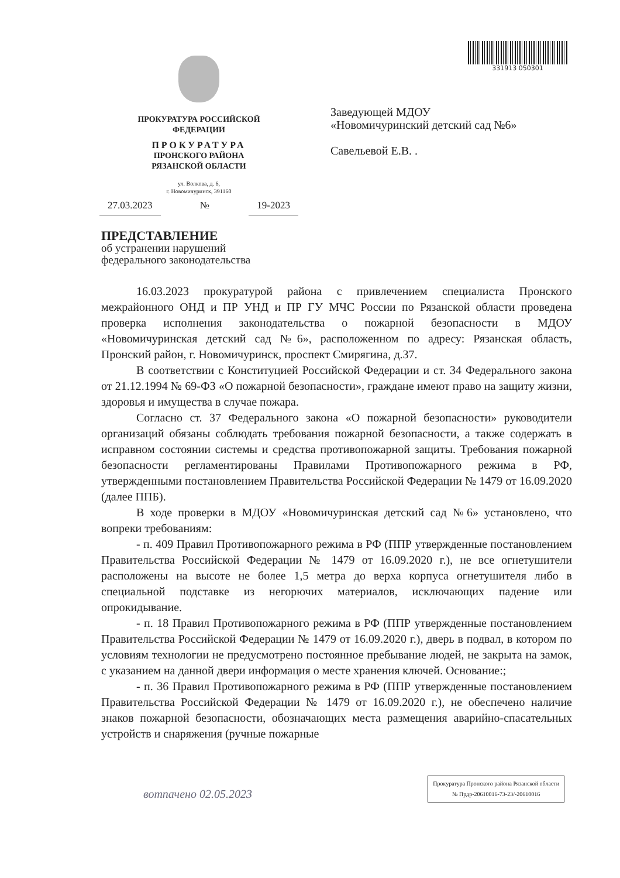331913 050301
ПРОКУРАТУРА РОССИЙСКОЙ
ФЕДЕРАЦИИ
ПРОКУРАТУРА
ПРОНСКОГО РАЙОНА
РЯЗАНСКОЙ ОБЛАСТИ
ул. Волкова, д. 6,
г. Новомичуринск, 391160
27.03.2023 № 19-2023
Заведующей МДОУ
«Новомичуринский детский сад №6»
Савельевой Е.В. .
ПРЕДСТАВЛЕНИЕ
об устранении нарушений
федерального законодательства
16.03.2023 прокуратурой района с привлечением специалиста Пронского межрайонного ОНД и ПР УНД и ПР ГУ МЧС России по Рязанской области проведена проверка исполнения законодательства о пожарной безопасности в МДОУ «Новомичуринская детский сад №6», расположенном по адресу: Рязанская область, Пронский район, г. Новомичуринск, проспект Смирягина, д.37.
В соответствии с Конституцией Российской Федерации и ст. 34 Федерального закона от 21.12.1994 № 69-ФЗ «О пожарной безопасности», граждане имеют право на защиту жизни, здоровья и имущества в случае пожара.
Согласно ст. 37 Федерального закона «О пожарной безопасности» руководители организаций обязаны соблюдать требования пожарной безопасности, а также содержать в исправном состоянии системы и средства противопожарной защиты. Требования пожарной безопасности регламентированы Правилами Противопожарного режима в РФ, утвержденными постановлением Правительства Российской Федерации № 1479 от 16.09.2020 (далее ППБ).
В ходе проверки в МДОУ «Новомичуринская детский сад №6» установлено, что вопреки требованиям:
- п. 409 Правил Противопожарного режима в РФ (ППР утвержденные постановлением Правительства Российской Федерации № 1479 от 16.09.2020 г.), не все огнетушители расположены на высоте не более 1,5 метра до верха корпуса огнетушителя либо в специальной подставке из негорючих материалов, исключающих падение или опрокидывание.
- п. 18 Правил Противопожарного режима в РФ (ППР утвержденные постановлением Правительства Российской Федерации № 1479 от 16.09.2020 г.), дверь в подвал, в котором по условиям технологии не предусмотрено постоянное пребывание людей, не закрыта на замок, с указанием на данной двери информация о месте хранения ключей. Основание:;
- п. 36 Правил Противопожарного режима в РФ (ППР утвержденные постановлением Правительства Российской Федерации № 1479 от 16.09.2020 г.), не обеспечено наличие знаков пожарной безопасности, обозначающих места размещения аварийно-спасательных устройств и снаряжения (ручные пожарные
Прокуратура Пронского района Рязанской области
№ Прдр-20610016-73-23/-20610016
вотпачено 02.05.2023